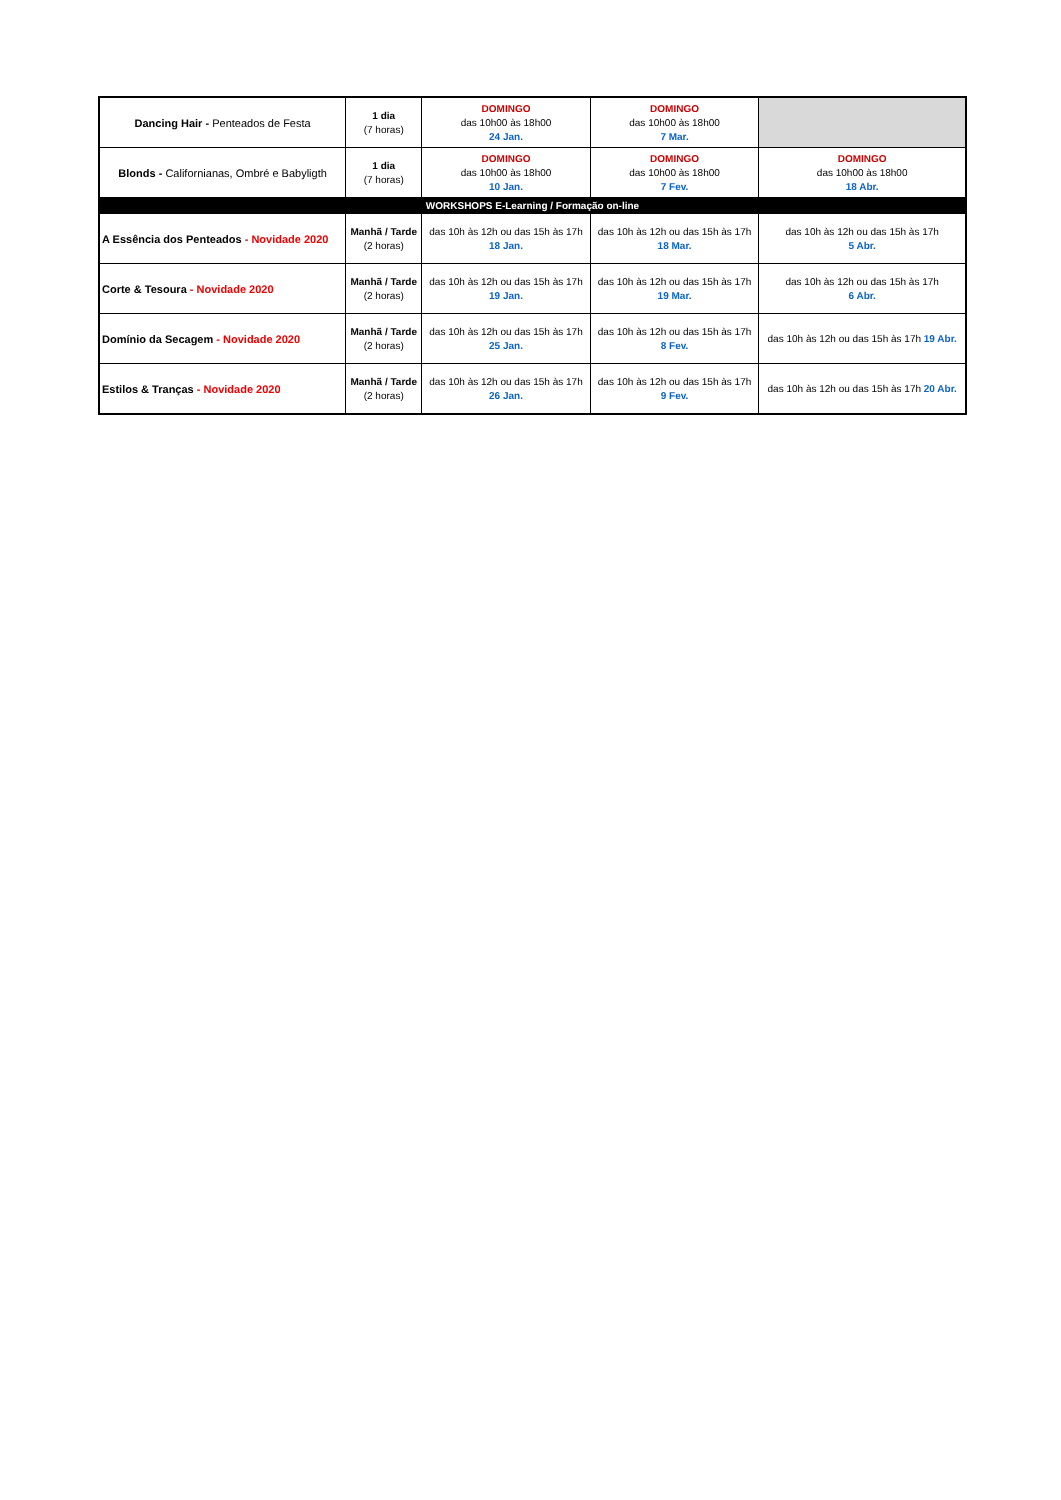| Dancing Hair - Penteados de Festa | 1 dia (7 horas) | DOMINGO das 10h00 às 18h00 24 Jan. | DOMINGO das 10h00 às 18h00 7 Mar. | |
| Blonds - Californianas, Ombré e Babyligth | 1 dia (7 horas) | DOMINGO das 10h00 às 18h00 10 Jan. | DOMINGO das 10h00 às 18h00 7 Fev. | DOMINGO das 10h00 às 18h00 18 Abr. |
| WORKSHOPS E-Learning / Formação on-line | | | | |
| A Essência dos Penteados - Novidade 2020 | Manhã / Tarde (2 horas) | das 10h às 12h ou das 15h às 17h 18 Jan. | das 10h às 12h ou das 15h às 17h 18 Mar. | das 10h às 12h ou das 15h às 17h 5 Abr. |
| Corte & Tesoura - Novidade 2020 | Manhã / Tarde (2 horas) | das 10h às 12h ou das 15h às 17h 19 Jan. | das 10h às 12h ou das 15h às 17h 19 Mar. | das 10h às 12h ou das 15h às 17h 6 Abr. |
| Domínio da Secagem - Novidade 2020 | Manhã / Tarde (2 horas) | das 10h às 12h ou das 15h às 17h 25 Jan. | das 10h às 12h ou das 15h às 17h 8 Fev. | das 10h às 12h ou das 15h às 17h 19 Abr. |
| Estilos & Tranças - Novidade 2020 | Manhã / Tarde (2 horas) | das 10h às 12h ou das 15h às 17h 26 Jan. | das 10h às 12h ou das 15h às 17h 9 Fev. | das 10h às 12h ou das 15h às 17h 20 Abr. |